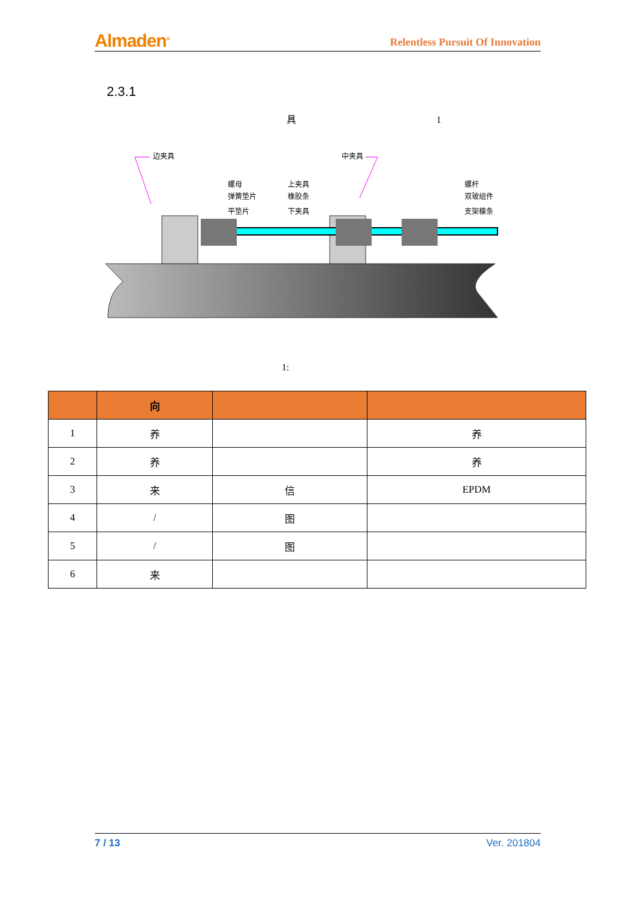Almaden<sup>®</sup> Relentless Pursuit Of Innovation
2.3.1
具 1
边夹具
中夹具
螺母
弹簧垫片
平垫片
上夹具
橡胶条
下夹具
螺杆
双玻组件
支架檩条
1:
| | 向 | | |
| --- | --- | --- | --- |
| 1 | 养 | | 养 |
| 2 | 养 | | 养 |
| 3 | 来 | 信 | EPDM |
| 4 | / | 图 | |
| 5 | / | 图 | |
| 6 | 来 | | |
7 / 13 Ver. 201804